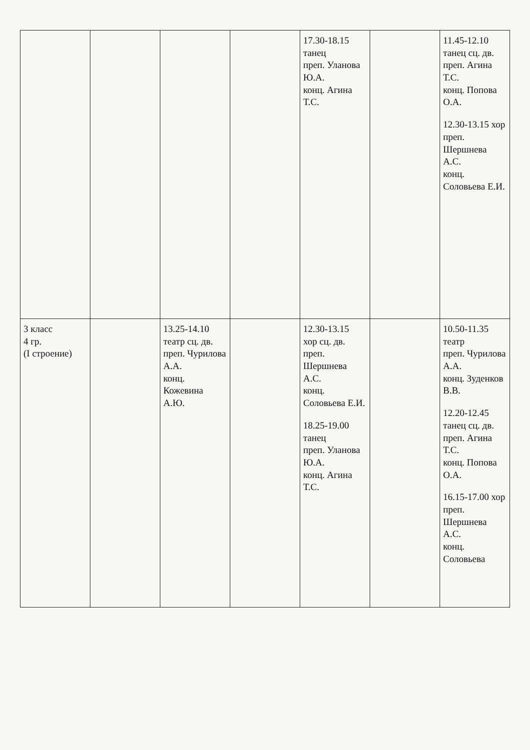| | | | | 17.30-18.15 танец преп. Уланова Ю.А. конц. Агина Т.С. | | 11.45-12.10 танец сц. дв. преп. Агина Т.С. конц. Попова О.А. 12.30-13.15 хор преп. Шершнева А.С. конц. Соловьева Е.И. |
| 3 класс 4 гр. (I строение) | | 13.25-14.10 театр сц. дв. преп. Чурилова А.А. конц. Кожевина А.Ю. | | 12.30-13.15 хор сц. дв. преп. Шершнева А.С. конц. Соловьева Е.И. 18.25-19.00 танец преп. Уланова Ю.А. конц. Агина Т.С. | | 10.50-11.35 театр преп. Чурилова А.А. конц. Зуденков В.В. 12.20-12.45 танец сц. дв. преп. Агина Т.С. конц. Попова О.А. 16.15-17.00 хор преп. Шершнева А.С. конц. Соловьева |